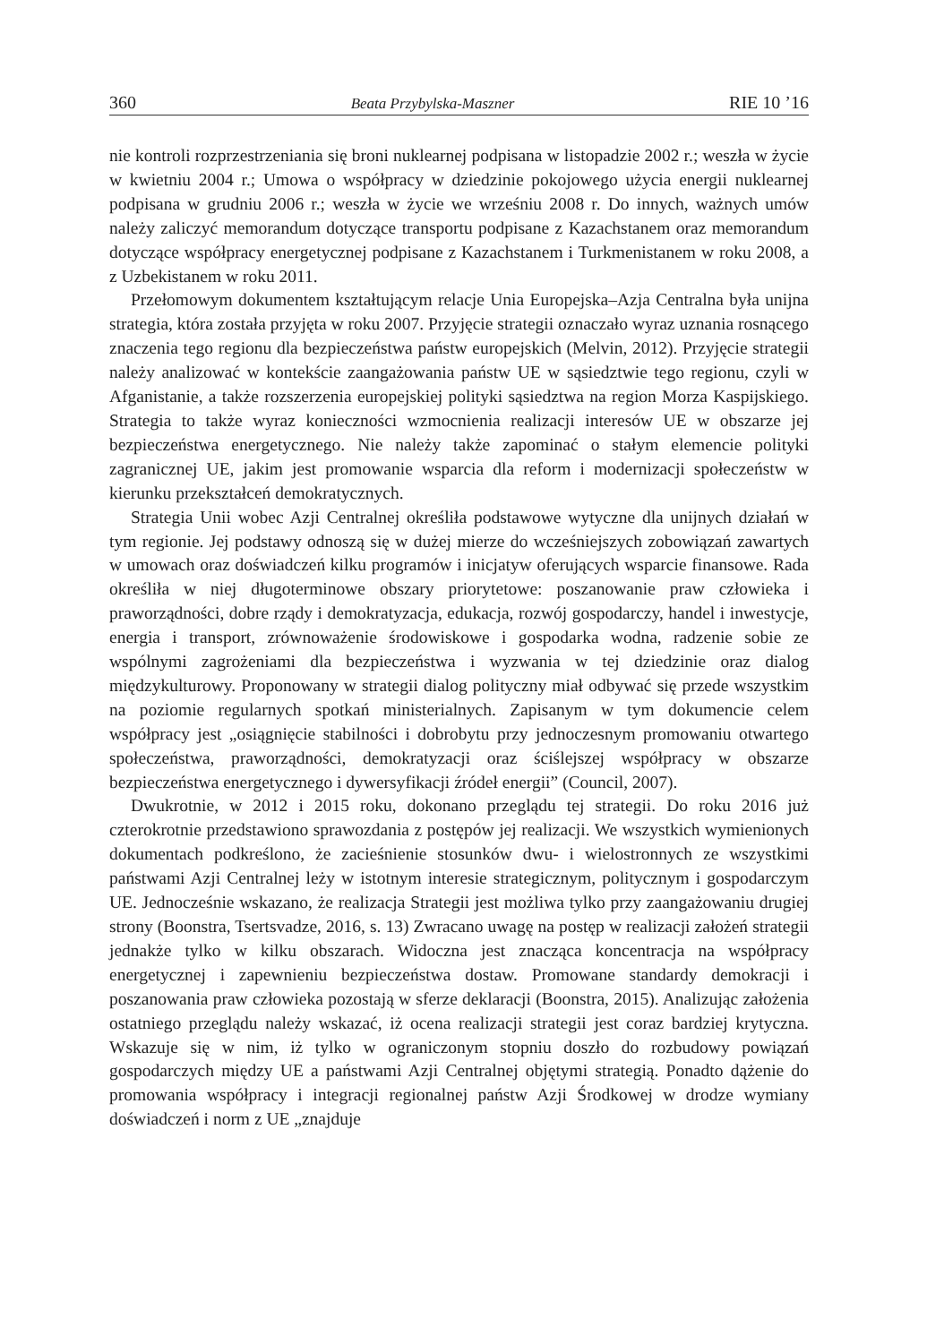360 Beata Przybylska-Maszner RIE 10 ’16
nie kontroli rozprzestrzeniania się broni nuklearnej podpisana w listopadzie 2002 r.; weszła w życie w kwietniu 2004 r.; Umowa o współpracy w dziedzinie pokojowego użycia energii nuklearnej podpisana w grudniu 2006 r.; weszła w życie we wrześniu 2008 r. Do innych, ważnych umów należy zaliczyć memorandum dotyczące transportu podpisane z Kazachstanem oraz memorandum dotyczące współpracy energetycznej podpisane z Kazachstanem i Turkmenistanem w roku 2008, a z Uzbekistanem w roku 2011.
Przełomowym dokumentem kształtującym relacje Unia Europejska–Azja Centralna była unijna strategia, która została przyjęta w roku 2007. Przyjęcie strategii oznaczało wyraz uznania rosnącego znaczenia tego regionu dla bezpieczeństwa państw europejskich (Melvin, 2012). Przyjęcie strategii należy analizować w kontekście zaangażowania państw UE w sąsiedztwie tego regionu, czyli w Afganistanie, a także rozszerzenia europejskiej polityki sąsiedztwa na region Morza Kaspijskiego. Strategia to także wyraz konieczności wzmocnienia realizacji interesów UE w obszarze jej bezpieczeństwa energetycznego. Nie należy także zapominać o stałym elemencie polityki zagranicznej UE, jakim jest promowanie wsparcia dla reform i modernizacji społeczeństw w kierunku przekształceń demokratycznych.
Strategia Unii wobec Azji Centralnej określiła podstawowe wytyczne dla unijnych działań w tym regionie. Jej podstawy odnoszą się w dużej mierze do wcześniejszych zobowiązań zawartych w umowach oraz doświadczeń kilku programów i inicjatyw oferujących wsparcie finansowe. Rada określiła w niej długoterminowe obszary priorytetowe: poszanowanie praw człowieka i praworządności, dobre rządy i demokratyzacja, edukacja, rozwój gospodarczy, handel i inwestycje, energia i transport, zrównoważenie środowiskowe i gospodarka wodna, radzenie sobie ze wspólnymi zagrożeniami dla bezpieczeństwa i wyzwania w tej dziedzinie oraz dialog międzykulturowy. Proponowany w strategii dialog polityczny miał odbywać się przede wszystkim na poziomie regularnych spotkań ministerialnych. Zapisanym w tym dokumencie celem współpracy jest „osiągnięcie stabilności i dobrobytu przy jednoczesnym promowaniu otwartego społeczeństwa, praworządności, demokratyzacji oraz ściślejszej współpracy w obszarze bezpieczeństwa energetycznego i dywersyfikacji źródeł energii” (Council, 2007).
Dwukrotnie, w 2012 i 2015 roku, dokonano przeglądu tej strategii. Do roku 2016 już czterokrotnie przedstawiono sprawozdania z postępów jej realizacji. We wszystkich wymienionych dokumentach podkreślono, że zacieśnienie stosunków dwu- i wielostronnych ze wszystkimi państwami Azji Centralnej leży w istotnym interesie strategicznym, politycznym i gospodarczym UE. Jednocześnie wskazano, że realizacja Strategii jest możliwa tylko przy zaangażowaniu drugiej strony (Boonstra, Tsertsvadze, 2016, s. 13) Zwracano uwagę na postęp w realizacji założeń strategii jednakże tylko w kilku obszarach. Widoczna jest znacząca koncentracja na współpracy energetycznej i zapewnieniu bezpieczeństwa dostaw. Promowane standardy demokracji i poszanowania praw człowieka pozostają w sferze deklaracji (Boonstra, 2015). Analizując założenia ostatniego przeglądu należy wskazać, iż ocena realizacji strategii jest coraz bardziej krytyczna. Wskazuje się w nim, iż tylko w ograniczonym stopniu doszło do rozbudowy powiązań gospodarczych między UE a państwami Azji Centralnej objętymi strategią. Ponadto dążenie do promowania współpracy i integracji regionalnej państw Azji Środkowej w drodze wymiany doświadczeń i norm z UE „znajduje